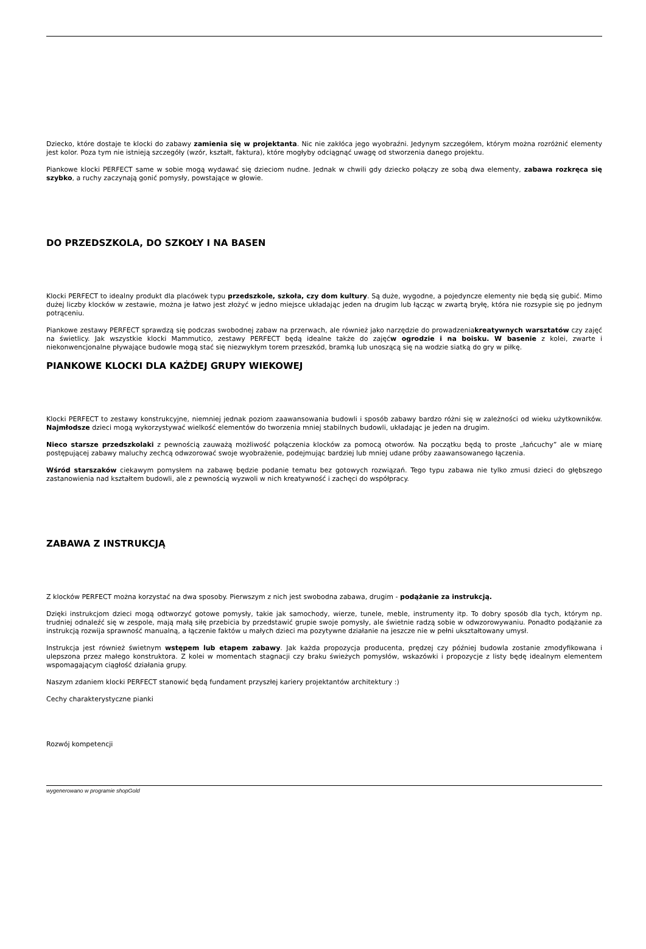Dziecko, które dostaje te klocki do zabawy zamienia się w projektanta. Nic nie zakłóca jego wyobraźni. Jedynym szczegółem, którym można rozróżnić elementy jest kolor. Poza tym nie istnieją szczegóły (wzór, kształt, faktura), które mogłyby odciągnąć uwagę od stworzenia danego projektu.
Piankowe klocki PERFECT same w sobie mogą wydawać się dzieciom nudne. Jednak w chwili gdy dziecko połączy ze sobą dwa elementy, zabawa rozkręca się szybko, a ruchy zaczynają gonić pomysły, powstające w głowie.
DO PRZEDSZKOLA, DO SZKOŁY I NA BASEN
Klocki PERFECT to idealny produkt dla placówek typu przedszkole, szkoła, czy dom kultury. Są duże, wygodne, a pojedyncze elementy nie będą się gubić. Mimo dużej liczby klocków w zestawie, można je łatwo jest złożyć w jedno miejsce układając jeden na drugim lub łącząc w zwartą bryłę, która nie rozsypie się po jednym potrąceniu.
Piankowe zestawy PERFECT sprawdzą się podczas swobodnej zabaw na przerwach, ale również jako narzędzie do prowadzeniakreatywnych warsztatów czy zajęć na świetlicy. Jak wszystkie klocki Mammutico, zestawy PERFECT będą idealne także do zajęćw ogrodzie i na boisku. W basenie z kolei, zwarte i niekonwencjonalne pływające budowle mogą stać się niezwykłym torem przeszkód, bramką lub unoszącą się na wodzie siatką do gry w piłkę.
PIANKOWE KLOCKI DLA KAŻDEJ GRUPY WIEKOWEJ
Klocki PERFECT to zestawy konstrukcyjne, niemniej jednak poziom zaawansowania budowli i sposób zabawy bardzo różni się w zależności od wieku użytkowników. Najmłodsze dzieci mogą wykorzystywać wielkość elementów do tworzenia mniej stabilnych budowli, układając je jeden na drugim.
Nieco starsze przedszkolaki z pewnością zauważą możliwość połączenia klocków za pomocą otworów. Na początku będą to proste „łańcuchy” ale w miarę postępującej zabawy maluchy zechcą odwzorować swoje wyobrażenie, podejmując bardziej lub mniej udane próby zaawansowanego łączenia.
Wśród starszaków ciekawym pomysłem na zabawę będzie podanie tematu bez gotowych rozwiązań. Tego typu zabawa nie tylko zmusi dzieci do głębszego zastanowienia nad kształtem budowli, ale z pewnością wyzwoli w nich kreatywność i zachęci do współpracy.
ZABAWA Z INSTRUKCJĄ
Z klocków PERFECT można korzystać na dwa sposoby. Pierwszym z nich jest swobodna zabawa, drugim - podążanie za instrukcją.
Dzięki instrukcjom dzieci mogą odtworzyć gotowe pomysły, takie jak samochody, wierze, tunele, meble, instrumenty itp. To dobry sposób dla tych, którym np. trudniej odnaleźć się w zespole, mają małą siłę przebicia by przedstawić grupie swoje pomysły, ale świetnie radzą sobie w odwzorowywaniu. Ponadto podążanie za instrukcją rozwija sprawność manualną, a łączenie faktów u małych dzieci ma pozytywne działanie na jeszcze nie w pełni ukształtowany umysł.
Instrukcja jest również świetnym wstępem lub etapem zabawy. Jak każda propozycja producenta, prędzej czy później budowla zostanie zmodyfikowana i ulepszona przez małego konstruktora. Z kolei w momentach stagnacji czy braku świeżych pomysłów, wskazówki i propozycje z listy będę idealnym elementem wspomagającym ciągłość działania grupy.
Naszym zdaniem klocki PERFECT stanowić będą fundament przyszłej kariery projektantów architektury :)
Cechy charakterystyczne pianki
Rozwój kompetencji
wygenerowano w programie shopGold